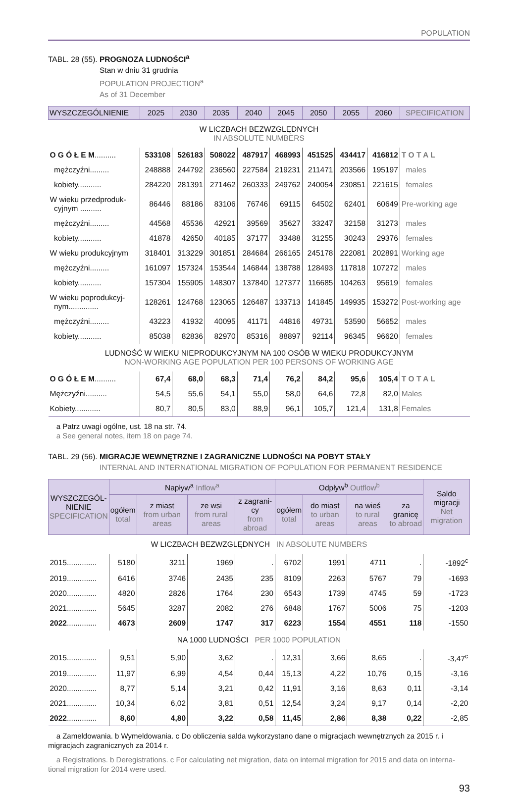POPULATION
TABL. 28 (55). PROGNOZA LUDNOŚCI<sup>a</sup>
Stan w dniu 31 grudnia
POPULATION PROJECTION<sup>a</sup>
As of 31 December
| WYSZCZEGÓLNIENIE | 2025 | 2030 | 2035 | 2040 | 2045 | 2050 | 2055 | 2060 | SPECIFICATION |
| --- | --- | --- | --- | --- | --- | --- | --- | --- | --- |
| W LICZBACH BEZWZGLĘDNYCH IN ABSOLUTE NUMBERS | | | | | | | | | |
| O G Ó Ł E M .......... | 533108 | 526183 | 508022 | 487917 | 468993 | 451525 | 434417 | 416812 | T O T A L |
| mężczyźni......... | 248888 | 244792 | 236560 | 227584 | 219231 | 211471 | 203566 | 195197 | males |
| kobiety........... | 284220 | 281391 | 271462 | 260333 | 249762 | 240054 | 230851 | 221615 | females |
| W wieku przedproduk- cyjnym .......... | 86446 | 88186 | 83106 | 76746 | 69115 | 64502 | 62401 | 60649 | Pre-working age |
| mężczyźni......... | 44568 | 45536 | 42921 | 39569 | 35627 | 33247 | 32158 | 31273 | males |
| kobiety........... | 41878 | 42650 | 40185 | 37177 | 33488 | 31255 | 30243 | 29376 | females |
| W wieku produkcyjnym | 318401 | 313229 | 301851 | 284684 | 266165 | 245178 | 222081 | 202891 | Working age |
| mężczyźni......... | 161097 | 157324 | 153544 | 146844 | 138788 | 128493 | 117818 | 107272 | males |
| kobiety........... | 157304 | 155905 | 148307 | 137840 | 127377 | 116685 | 104263 | 95619 | females |
| W wieku poprodukcyj- nym.............. | 128261 | 124768 | 123065 | 126487 | 133713 | 141845 | 149935 | 153272 | Post-working age |
| mężczyźni......... | 43223 | 41932 | 40095 | 41171 | 44816 | 49731 | 53590 | 56652 | males |
| kobiety........... | 85038 | 82836 | 82970 | 85316 | 88897 | 92114 | 96345 | 96620 | females |
| LUDNOŚĆ W WIEKU NIEPRODUKCYJNYM NA 100 OSÓB W WIEKU PRODUKCYJNYM NON-WORKING AGE POPULATION PER 100 PERSONS OF WORKING AGE | | | | | | | | | |
| O G Ó Ł E M .......... | 67,4 | 68,0 | 68,3 | 71,4 | 76,2 | 84,2 | 95,6 | 105,4 | T O T A L |
| Mężczyźni.......... | 54,5 | 55,6 | 54,1 | 55,0 | 58,0 | 64,6 | 72,8 | 82,0 | Males |
| Kobiety............ | 80,7 | 80,5 | 83,0 | 88,9 | 96,1 | 105,7 | 121,4 | 131,8 | Females |
a Patrz uwagi ogólne, ust. 18 na str. 74.
a See general notes, item 18 on page 74.
TABL. 29 (56). MIGRACJE WEWNĘTRZNE I ZAGRANICZNE LUDNOŚCI NA POBYT STAŁY
INTERNAL AND INTERNATIONAL MIGRATION OF POPULATION FOR PERMANENT RESIDENCE
| WYSZCZEGÓL- NIENIE SPECIFICATION | Napływ<sup>a</sup> Inflow<sup>a</sup> | | | | Odpływ<sup>b</sup> Outflow<sup>b</sup> | | | | Saldo migracji Net migration |
| --- | --- | --- | --- | --- | --- | --- | --- | --- | --- |
| | ogółem total | z miast from urban areas | ze wsi from rural areas | z zagrani-cy from abroad | ogółem total | do miast to urban areas | na wieś to rural areas | za granicę to abroad | |
| W LICZBACH BEZWZGLĘDNYCH IN ABSOLUTE NUMBERS | | | | | | | | | |
| 2015.............. | 5180 | 3211 | 1969 | . | 6702 | 1991 | 4711 | . | -1892<sup>c</sup> |
| 2019.............. | 6416 | 3746 | 2435 | 235 | 8109 | 2263 | 5767 | 79 | -1693 |
| 2020.............. | 4820 | 2826 | 1764 | 230 | 6543 | 1739 | 4745 | 59 | -1723 |
| 2021.............. | 5645 | 3287 | 2082 | 276 | 6848 | 1767 | 5006 | 75 | -1203 |
| 2022 .............. | 4673 | 2609 | 1747 | 317 | 6223 | 1554 | 4551 | 118 | -1550 |
| NA 1000 LUDNOŚCI PER 1000 POPULATION | | | | | | | | | |
| 2015.............. | 9,51 | 5,90 | 3,62 | . | 12,31 | 3,66 | 8,65 | . | -3,47<sup>c</sup> |
| 2019.............. | 11,97 | 6,99 | 4,54 | 0,44 | 15,13 | 4,22 | 10,76 | 0,15 | -3,16 |
| 2020.............. | 8,77 | 5,14 | 3,21 | 0,42 | 11,91 | 3,16 | 8,63 | 0,11 | -3,14 |
| 2021.............. | 10,34 | 6,02 | 3,81 | 0,51 | 12,54 | 3,24 | 9,17 | 0,14 | -2,20 |
| 2022 .............. | 8,60 | 4,80 | 3,22 | 0,58 | 11,45 | 2,86 | 8,38 | 0,22 | -2,85 |
a Zameldowania. b Wymeldowania. c Do obliczenia salda wykorzystano dane o migracjach wewnętrznych za 2015 r. i migracjach zagranicznych za 2014 r.
a Registrations. b Deregistrations. c For calculating net migration, data on internal migration for 2015 and data on interna-tional migration for 2014 were used.
93